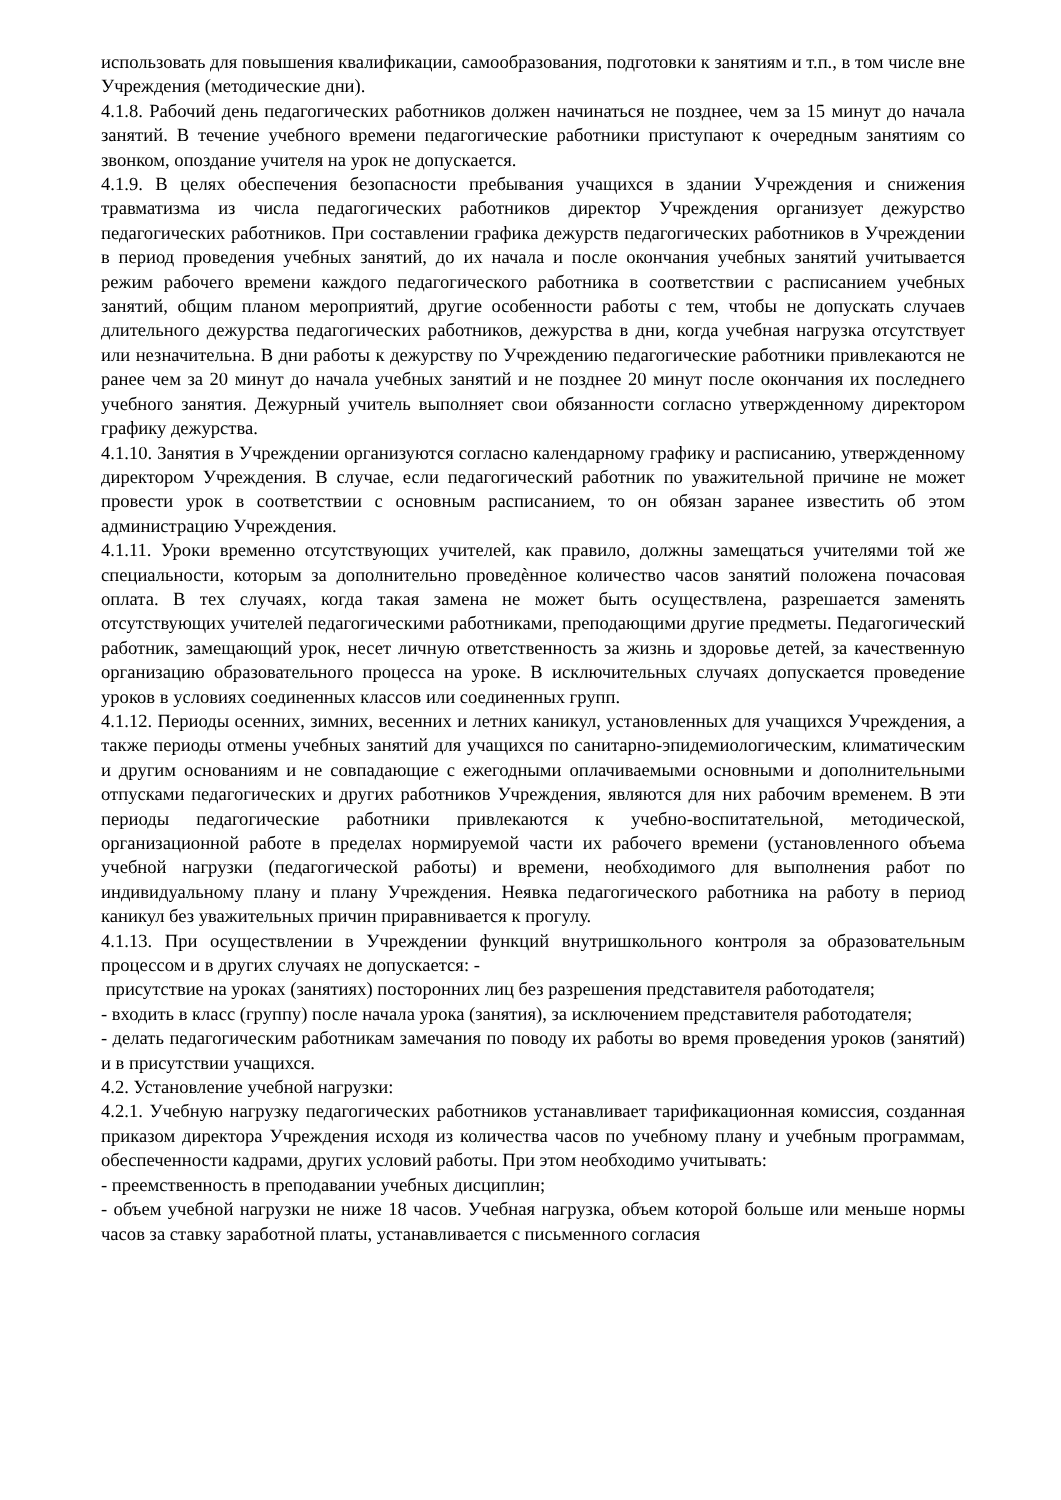использовать для повышения квалификации, самообразования, подготовки к занятиям и т.п., в том числе вне Учреждения (методические дни).
4.1.8. Рабочий день педагогических работников должен начинаться не позднее, чем за 15 минут до начала занятий. В течение учебного времени педагогические работники приступают к очередным занятиям со звонком, опоздание учителя на урок не допускается.
4.1.9. В целях обеспечения безопасности пребывания учащихся в здании Учреждения и снижения травматизма из числа педагогических работников директор Учреждения организует дежурство педагогических работников. При составлении графика дежурств педагогических работников в Учреждении в период проведения учебных занятий, до их начала и после окончания учебных занятий учитывается режим рабочего времени каждого педагогического работника в соответствии с расписанием учебных занятий, общим планом мероприятий, другие особенности работы с тем, чтобы не допускать случаев длительного дежурства педагогических работников, дежурства в дни, когда учебная нагрузка отсутствует или незначительна. В дни работы к дежурству по Учреждению педагогические работники привлекаются не ранее чем за 20 минут до начала учебных занятий и не позднее 20 минут после окончания их последнего учебного занятия. Дежурный учитель выполняет свои обязанности согласно утвержденному директором графику дежурства.
4.1.10. Занятия в Учреждении организуются согласно календарному графику и расписанию, утвержденному директором Учреждения. В случае, если педагогический работник по уважительной причине не может провести урок в соответствии с основным расписанием, то он обязан заранее известить об этом администрацию Учреждения.
4.1.11. Уроки временно отсутствующих учителей, как правило, должны замещаться учителями той же специальности, которым за дополнительно проведѐнное количество часов занятий положена почасовая оплата. В тех случаях, когда такая замена не может быть осуществлена, разрешается заменять отсутствующих учителей педагогическими работниками, преподающими другие предметы. Педагогический работник, замещающий урок, несет личную ответственность за жизнь и здоровье детей, за качественную организацию образовательного процесса на уроке. В исключительных случаях допускается проведение уроков в условиях соединенных классов или соединенных групп.
4.1.12. Периоды осенних, зимних, весенних и летних каникул, установленных для учащихся Учреждения, а также периоды отмены учебных занятий для учащихся по санитарно-эпидемиологическим, климатическим и другим основаниям и не совпадающие с ежегодными оплачиваемыми основными и дополнительными отпусками педагогических и других работников Учреждения, являются для них рабочим временем. В эти периоды педагогические работники привлекаются к учебно-воспитательной, методической, организационной работе в пределах нормируемой части их рабочего времени (установленного объема учебной нагрузки (педагогической работы) и времени, необходимого для выполнения работ по индивидуальному плану и плану Учреждения. Неявка педагогического работника на работу в период каникул без уважительных причин приравнивается к прогулу.
4.1.13. При осуществлении в Учреждении функций внутришкольного контроля за образовательным процессом и в других случаях не допускается: -
присутствие на уроках (занятиях) посторонних лиц без разрешения представителя работодателя;
- входить в класс (группу) после начала урока (занятия), за исключением представителя работодателя;
- делать педагогическим работникам замечания по поводу их работы во время проведения уроков (занятий) и в присутствии учащихся.
4.2. Установление учебной нагрузки:
4.2.1. Учебную нагрузку педагогических работников устанавливает тарификационная комиссия, созданная приказом директора Учреждения исходя из количества часов по учебному плану и учебным программам, обеспеченности кадрами, других условий работы. При этом необходимо учитывать:
- преемственность в преподавании учебных дисциплин;
- объем учебной нагрузки не ниже 18 часов. Учебная нагрузка, объем которой больше или меньше нормы часов за ставку заработной платы, устанавливается с письменного согласия